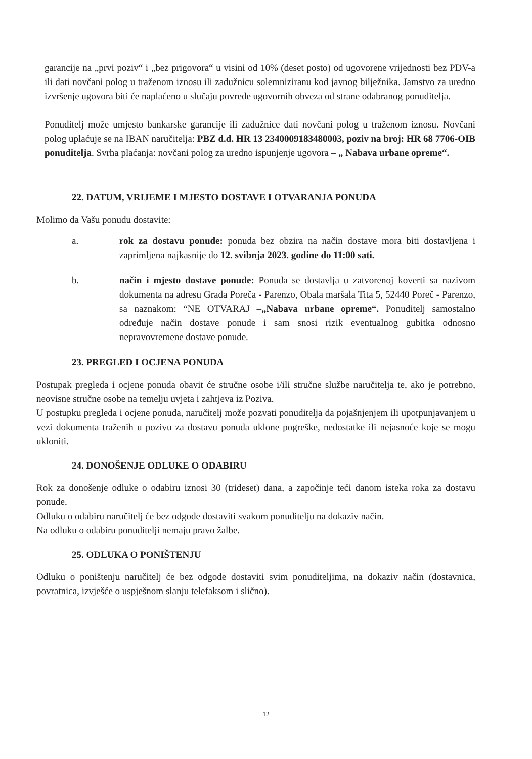garancije na „prvi poziv“ i „bez prigovora“ u visini od 10% (deset posto) od ugovorene vrijednosti bez PDV-a ili dati novčani polog u traženom iznosu ili zadužnicu solemniziranu kod javnog bilježnika. Jamstvo za uredno izvršenje ugovora biti će naplaćeno u slučaju povrede ugovornih obveza od strane odabranog ponuditelja.
Ponuditelj može umjesto bankarske garancije ili zadužnice dati novčani polog u traženom iznosu. Novčani polog uplaćuje se na IBAN naručitelja: PBZ d.d. HR 13 2340009183480003, poziv na broj: HR 68 7706-OIB ponuditelja. Svrha plaćanja: novčani polog za uredno ispunjenje ugovora – „ Nabava urbane opreme“.
22. DATUM, VRIJEME I MJESTO DOSTAVE I OTVARANJA PONUDA
Molimo da Vašu ponudu dostavite:
a. rok za dostavu ponude: ponuda bez obzira na način dostave mora biti dostavljena i zaprimljena najkasnije do 12. svibnja 2023. godine do 11:00 sati.
b. način i mjesto dostave ponude: Ponuda se dostavlja u zatvorenoj koverti sa nazivom dokumenta na adresu Grada Poreča - Parenzo, Obala maršala Tita 5, 52440 Poreč - Parenzo, sa naznakom: “NE OTVARAJ –„Nabava urbane opreme“. Ponuditelj samostalno određuje način dostave ponude i sam snosi rizik eventualnog gubitka odnosno nepravovremene dostave ponude.
23. PREGLED I OCJENA PONUDA
Postupak pregleda i ocjene ponuda obavit će stručne osobe i/ili stručne službe naručitelja te, ako je potrebno, neovisne stručne osobe na temelju uvjeta i zahtjeva iz Poziva.
U postupku pregleda i ocjene ponuda, naručitelj može pozvati ponuditelja da pojašnjenjem ili upotpunjavanjem u vezi dokumenta traženih u pozivu za dostavu ponuda uklone pogreške, nedostatke ili nejasnoće koje se mogu ukloniti.
24. DONOŠENJE ODLUKE O ODABIRU
Rok za donošenje odluke o odabiru iznosi 30 (trideset) dana, a započinje teći danom isteka roka za dostavu ponude.
Odluku o odabiru naručitelj će bez odgode dostaviti svakom ponuditelju na dokaziv način.
Na odluku o odabiru ponuditelji nemaju pravo žalbe.
25. ODLUKA O PONIŠTENJU
Odluku o poništenju naručitelj će bez odgode dostaviti svim ponuditeljima, na dokaziv način (dostavnica, povratnica, izvješće o uspješnom slanju telefaksom i slično).
12